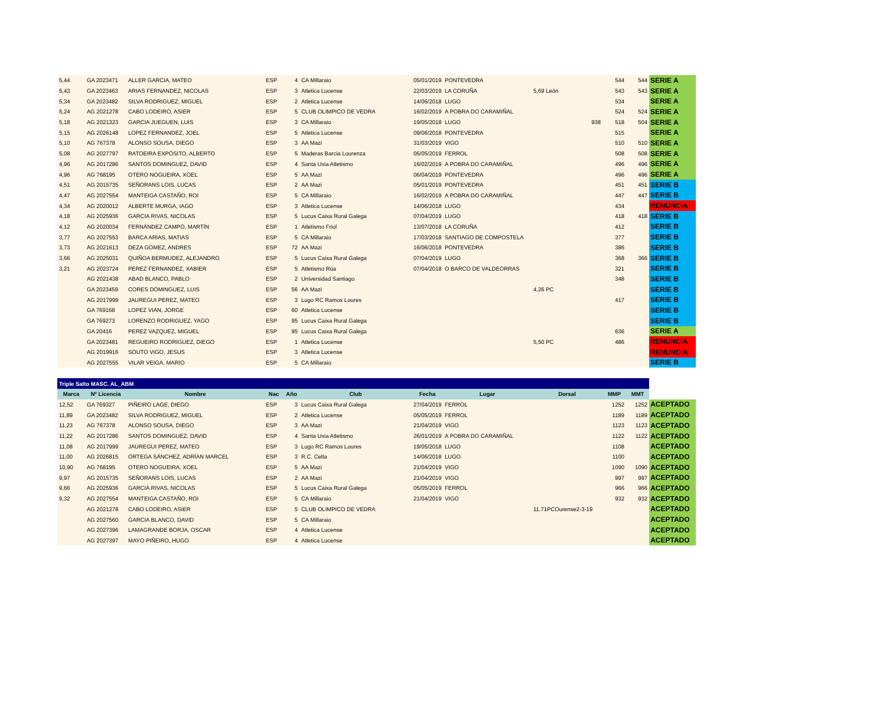| 5,44 | GA 2023471 | ALLER GARCIA, MATEO | ESP | 4 | CA Millaraio | 05/01/2019 | PONTEVEDRA | | 544 | 544 | SERIE A |
| 5,43 | GA 2023463 | ARIAS FERNANDEZ, NICOLAS | ESP | 3 | Atletica Lucense | 22/03/2019 | LA CORUÑA | 5,69 León | 543 | 543 | SERIE A |
| 5,34 | GA 2023482 | SILVA RODRIGUEZ, MIGUEL | ESP | 2 | Atletica Lucense | 14/06/2018 | LUGO | | 534 | | SERIE A |
| 5,24 | AG 2021278 | CABO LODEIRO, ASIER | ESP | 5 | CLUB OLIMPICO DE VEDRA | 16/02/2019 | A POBRA DO CARAMIÑAL | | 524 | 524 | SERIE A |
| 5,18 | AG 2021323 | GARCIA JUEGUEN, LUIS | ESP | 3 | CA Millaraio | 19/05/2018 | LUGO | 938 | 518 | 504 | SERIE A |
| 5,15 | AG 2026148 | LOPEZ FERNANDEZ, JOEL | ESP | 5 | Atletica Lucense | 09/06/2018 | PONTEVEDRA | | 515 | | SERIE A |
| 5,10 | AG 767378 | ALONSO SOUSA, DIEGO | ESP | 3 | AA Mazi | 31/03/2019 | VIGO | | 510 | 510 | SERIE A |
| 5,08 | AG 2027797 | RATOEIRA EXPÓSITO, ALBERTO | ESP | 5 | Maderas Barcia Lourenza | 05/05/2019 | FERROL | | 508 | 508 | SERIE A |
| 4,96 | AG 2017286 | SANTOS DOMINGUEZ, DAVID | ESP | 4 | Santa Uxia Atletismo | 16/02/2019 | A POBRA DO CARAMIÑAL | | 496 | 496 | SERIE A |
| 4,96 | AG 768195 | OTERO NOGUEIRA, XOEL | ESP | 5 | AA Mazi | 06/04/2019 | PONTEVEDRA | | 496 | 496 | SERIE A |
| 4,51 | AG 2015735 | SEÑORANS LOIS, LUCAS | ESP | 2 | AA Mazi | 05/01/2019 | PONTEVEDRA | | 451 | 451 | SERIE B |
| 4,47 | AG 2027554 | MANTEIGA CASTAÑO, ROI | ESP | 5 | CA Millaraio | 16/02/2019 | A POBRA DO CARAMIÑAL | | 447 | 447 | SERIE B |
| 4,34 | AG 2020012 | ALBERTE MURGA, IAGO | ESP | 3 | Atletica Lucense | 14/06/2018 | LUGO | | 434 | | RENUNCIA |
| 4,18 | AG 2025936 | GARCIA RIVAS, NICOLAS | ESP | 5 | Lucus Caixa Rural Galega | 07/04/2019 | LUGO | | 418 | 418 | SERIE B |
| 4,12 | AG 2020034 | FERNÁNDEZ CAMPO, MARTÍN | ESP | 1 | Atletismo Friol | 13/07/2018 | LA CORUÑA | | 412 | | SERIE B |
| 3,77 | AG 2027553 | BARCA ARIAS, MATIAS | ESP | 5 | CA Millaraio | 17/03/2018 | SANTIAGO DE COMPOSTELA | | 377 | | SERIE B |
| 3,73 | AG 2021613 | DEZA GOMEZ, ANDRES | ESP | 72 | AA Mazi | 16/06/2018 | PONTEVEDRA | | 386 | | SERIE B |
| 3,66 | AG 2025031 | QUIÑOA BERMUDEZ, ALEJANDRO | ESP | 5 | Lucus Caixa Rural Galega | 07/04/2019 | LUGO | | 368 | 366 | SERIE B |
| 3,21 | AG 2023724 | PEREZ FERNANDEZ, XABIER | ESP | 5 | Atletismo Rúa | 07/04/2018 | O BARCO DE VALDEORRAS | | 321 | | SERIE B |
| | AG 2021438 | ABAD BLANCO, PABLO | ESP | 2 | Universidad Santiago | | | | 348 | | SERIE B |
| | GA 2023459 | CORES DOMINGUEZ, LUIS | ESP | 56 | AA Mazi | | | 4,26 PC | | | SERIE B |
| | AG 2017999 | JAUREGUI PEREZ, MATEO | ESP | 3 | Lugo RC Ramos Loures | | | | 417 | | SERIE B |
| | GA 769168 | LOPEZ VIAN, JORGE | ESP | 60 | Atletica Lucense | | | | | | SERIE B |
| | GA 769273 | LORENZO RODRIGUEZ, YAGO | ESP | 95 | Lucus Caixa Rural Galega | | | | | | SERIE B |
| | GA 20416 | PEREZ VAZQUEZ, MIGUEL | ESP | 95 | Lucus Caixa Rural Galega | | | | 636 | | SERIE A |
| | GA 2023481 | REGUEIRO RODRIGUEZ, DIEGO | ESP | 1 | Atletica Lucense | | | 5,50 PC | 486 | | RENUNCIA |
| | AG 2019916 | SOUTO VIGO, JESUS | ESP | 3 | Atletica Lucense | | | | | | RENUNCIA |
| | AG 2027555 | VILAR VEIGA, MARIO | ESP | 5 | CA Millaraio | | | | | | SERIE B |
| Triple Salto MASC. AL_ABM | | | | | | | | | | | |
| --- | --- | --- | --- | --- | --- | --- | --- | --- | --- | --- | --- |
| Marca | Nº Licencia | Nombre | Nac | Año | Club | Fecha | Lugar | Dorsal | MMP | MMT | |
| 12,52 | GA 769327 | PIÑEIRO LAGE, DIEGO | ESP | 3 | Lucus Caixa Rural Galega | 27/04/2019 | FERROL | | 1252 | 1252 | ACEPTADO |
| 11,89 | GA 2023482 | SILVA RODRIGUEZ, MIGUEL | ESP | 2 | Atletica Lucense | 05/05/2019 | FERROL | | 1189 | 1189 | ACEPTADO |
| 11,23 | AG 767378 | ALONSO SOUSA, DIEGO | ESP | 3 | AA Mazi | 21/04/2019 | VIGO | | 1123 | 1123 | ACEPTADO |
| 11,22 | AG 2017286 | SANTOS DOMINGUEZ, DAVID | ESP | 4 | Santa Uxia Atletismo | 26/01/2019 | A POBRA DO CARAMIÑAL | | 1122 | 1122 | ACEPTADO |
| 11,08 | AG 2017999 | JAUREGUI PEREZ, MATEO | ESP | 3 | Lugo RC Ramos Loures | 19/05/2018 | LUGO | | 1108 | | ACEPTADO |
| 11,00 | AG 2026815 | ORTEGA SÁNCHEZ, ADRÍAN MARCEL | ESP | 3 | R.C. Celta | 14/06/2018 | LUGO | | 1100 | | ACEPTADO |
| 10,90 | AG 768195 | OTERO NOGUEIRA, XOEL | ESP | 5 | AA Mazi | 21/04/2019 | VIGO | | 1090 | 1090 | ACEPTADO |
| 9,97 | AG 2015735 | SEÑORANS LOIS, LUCAS | ESP | 2 | AA Mazi | 21/04/2019 | VIGO | | 997 | 997 | ACEPTADO |
| 9,66 | AG 2025936 | GARCIA RIVAS, NICOLAS | ESP | 5 | Lucus Caixa Rural Galega | 05/05/2019 | FERROL | | 966 | 966 | ACEPTADO |
| 9,32 | AG 2027554 | MANTEIGA CASTAÑO, ROI | ESP | 5 | CA Millaraio | 21/04/2019 | VIGO | | 932 | 932 | ACEPTADO |
| | AG 2021278 | CABO LODEIRO, ASIER | ESP | 5 | CLUB OLIMPICO DE VEDRA | | | 11.71PCOurense2-3-19 | | | ACEPTADO |
| | AG 2027560 | GARCIA BLANCO, DAVID | ESP | 5 | CA Millaraio | | | | | | ACEPTADO |
| | AG 2027396 | LAMAGRANDE BORJA, OSCAR | ESP | 4 | Atletica Lucense | | | | | | ACEPTADO |
| | AG 2027397 | MAYO PIÑEIRO, HUGO | ESP | 4 | Atletica Lucense | | | | | | ACEPTADO |